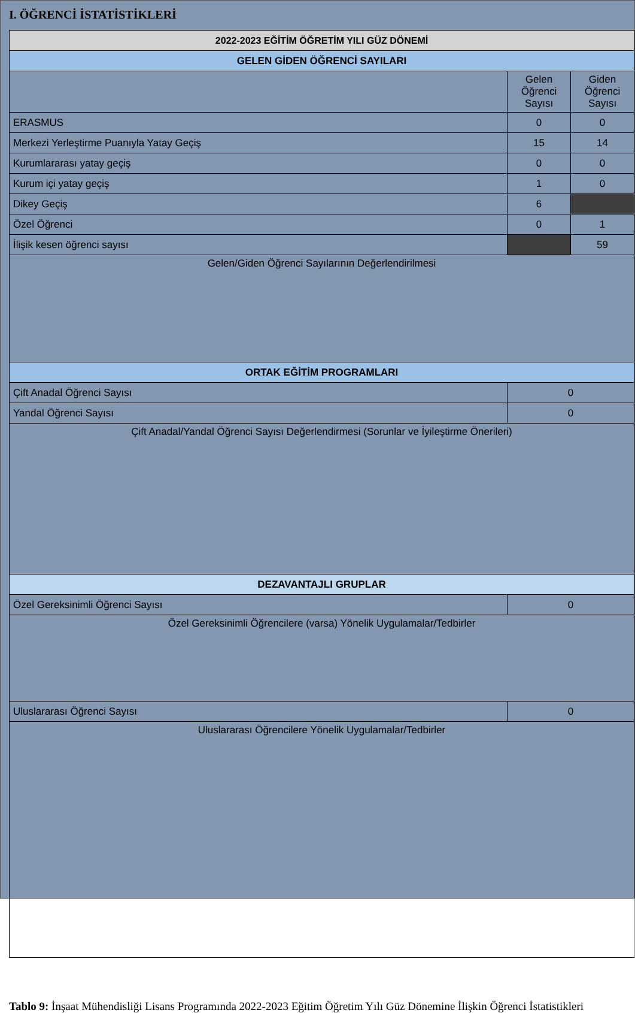I. ÖĞRENCİ İSTATİSTİKLERİ
| 2022-2023 EĞİTİM ÖĞRETİM YILI GÜZ DÖNEMİ | | |
| --- | --- | --- |
| GELEN GİDEN ÖĞRENCİ SAYILARI | | |
| | Gelen Öğrenci Sayısı | Giden Öğrenci Sayısı |
| ERASMUS | 0 | 0 |
| Merkezi Yerleştirme Puanıyla Yatay Geçiş | 15 | 14 |
| Kurumlararası yatay geçiş | 0 | 0 |
| Kurum içi yatay geçiş | 1 | 0 |
| Dikey Geçiş | 6 | |
| Özel Öğrenci | 0 | 1 |
| İlişik kesen öğrenci sayısı | | 59 |
| Gelen/Giden Öğrenci Sayılarının Değerlendirilmesi | | |
| ORTAK EĞİTİM PROGRAMLARI | | |
| Çift Anadal Öğrenci Sayısı | 0 | |
| Yandal Öğrenci Sayısı | 0 | |
| Çift Anadal/Yandal Öğrenci Sayısı Değerlendirmesi (Sorunlar ve İyileştirme Önerileri) | | |
| DEZAVANTAJLI GRUPLAR | | |
| Özel Gereksinimli Öğrenci Sayısı | 0 | |
| Özel Gereksinimli Öğrencilere (varsa) Yönelik Uygulamalar/Tedbirler | | |
| Uluslararası Öğrenci Sayısı | 0 | |
| Uluslararası Öğrencilere Yönelik Uygulamalar/Tedbirler | | |
Tablo 9: İnşaat Mühendisliği Lisans Programında 2022-2023 Eğitim Öğretim Yılı Güz Dönemine İlişkin Öğrenci İstatistikleri